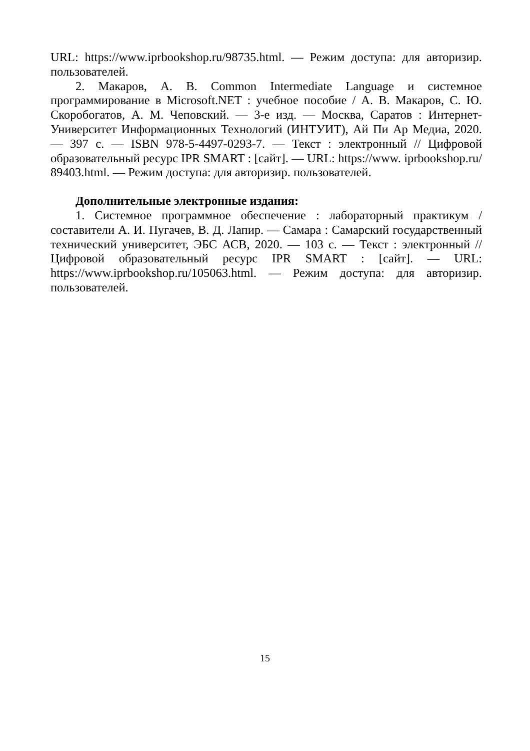URL: https://www.iprbookshop.ru/98735.html. — Режим доступа: для авторизир. пользователей.
2. Макаров, А. В. Common Intermediate Language и системное программирование в Microsoft.NET : учебное пособие / А. В. Макаров, С. Ю. Скоробогатов, А. М. Чеповский. — 3-е изд. — Москва, Саратов : Интернет-Университет Информационных Технологий (ИНТУИТ), Ай Пи Ар Медиа, 2020. — 397 с. — ISBN 978-5-4497-0293-7. — Текст : электронный // Цифровой образовательный ресурс IPR SMART : [сайт]. — URL: https://www. iprbookshop.ru/ 89403.html. — Режим доступа: для авторизир. пользователей.
Дополнительные электронные издания:
1. Системное программное обеспечение : лабораторный практикум / составители А. И. Пугачев, В. Д. Лапир. — Самара : Самарский государственный технический университет, ЭБС АСВ, 2020. — 103 с. — Текст : электронный // Цифровой образовательный ресурс IPR SMART : [сайт]. — URL: https://www.iprbookshop.ru/105063.html. — Режим доступа: для авторизир. пользователей.
15